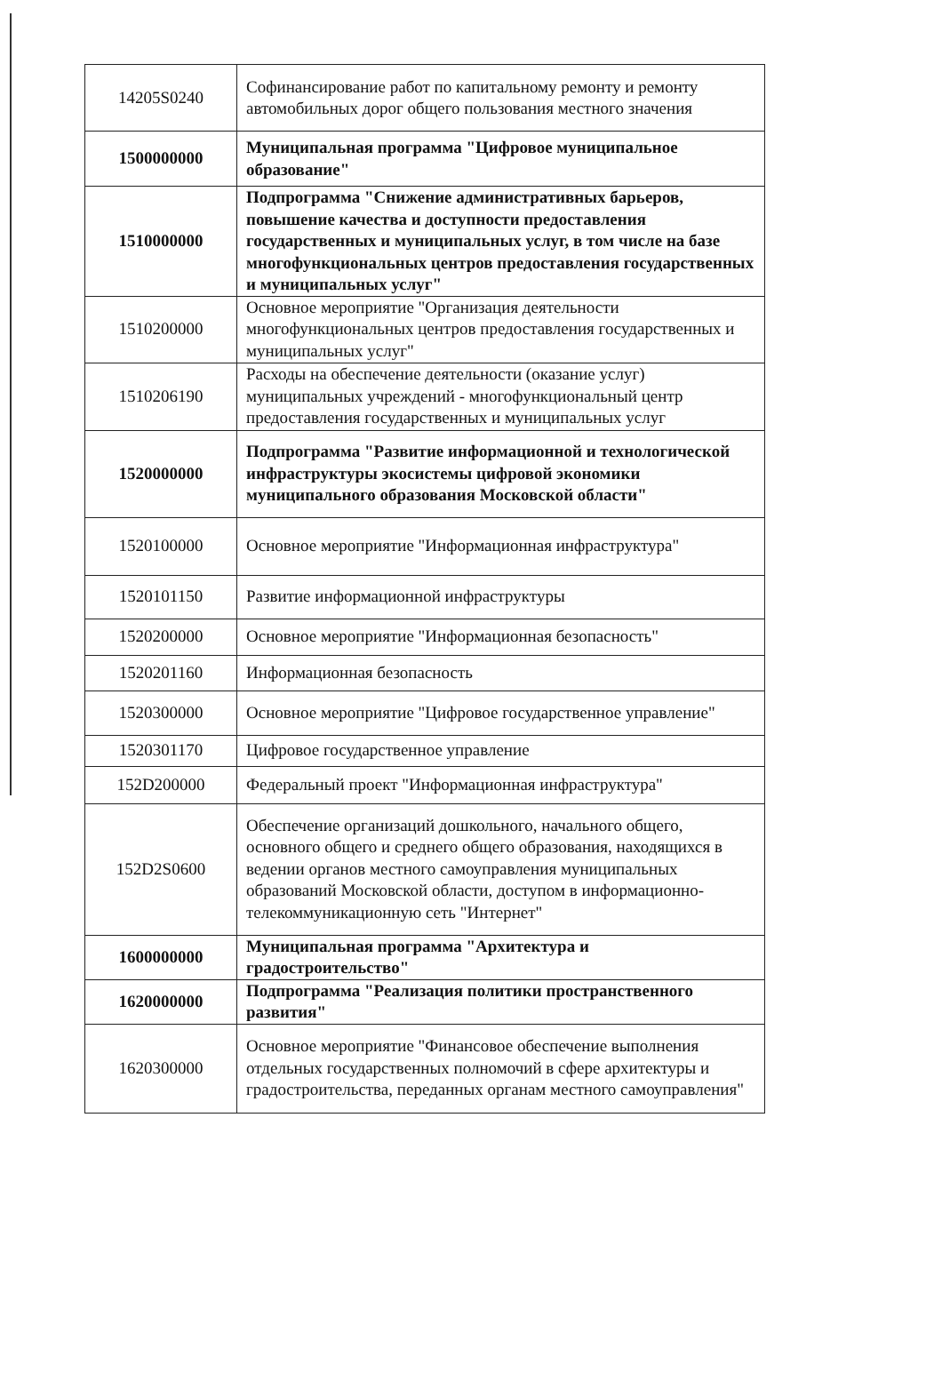| 14205S0240 | Софинансирование работ по капитальному ремонту и ремонту автомобильных дорог общего пользования местного значения |
| 1500000000 | Муниципальная программа "Цифровое муниципальное образование" |
| 1510000000 | Подпрограмма "Снижение административных барьеров, повышение качества и доступности предоставления государственных и муниципальных услуг, в том числе на базе многофункциональных центров предоставления государственных и муниципальных услуг" |
| 1510200000 | Основное мероприятие "Организация деятельности многофункциональных центров предоставления государственных и муниципальных услуг" |
| 1510206190 | Расходы на обеспечение деятельности (оказание услуг) муниципальных учреждений - многофункциональный центр предоставления государственных и муниципальных услуг |
| 1520000000 | Подпрограмма "Развитие информационной и технологической инфраструктуры экосистемы цифровой экономики муниципального образования Московской области" |
| 1520100000 | Основное мероприятие "Информационная инфраструктура" |
| 1520101150 | Развитие информационной инфраструктуры |
| 1520200000 | Основное мероприятие "Информационная безопасность" |
| 1520201160 | Информационная безопасность |
| 1520300000 | Основное мероприятие "Цифровое государственное управление" |
| 1520301170 | Цифровое государственное управление |
| 152D200000 | Федеральный проект "Информационная инфраструктура" |
| 152D2S0600 | Обеспечение организаций дошкольного, начального общего, основного общего и среднего общего образования, находящихся в ведении органов местного самоуправления муниципальных образований Московской области, доступом в информационно-телекоммуникационную сеть "Интернет" |
| 1600000000 | Муниципальная программа "Архитектура и градостроительство" |
| 1620000000 | Подпрограмма "Реализация политики пространственного развития" |
| 1620300000 | Основное мероприятие "Финансовое обеспечение выполнения отдельных государственных полномочий в сфере архитектуры и градостроительства, переданных органам местного самоуправления" |